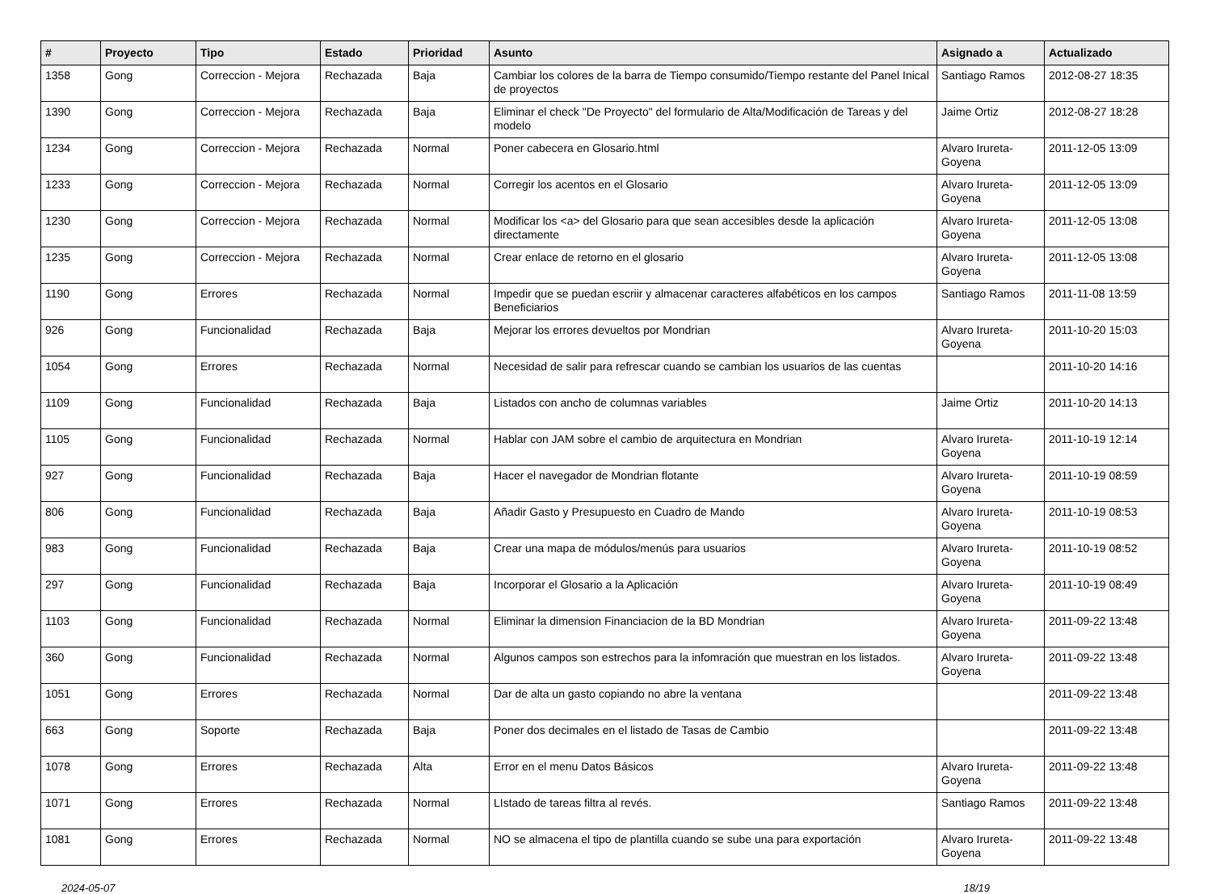| # | Proyecto | Tipo | Estado | Prioridad | Asunto | Asignado a | Actualizado |
| --- | --- | --- | --- | --- | --- | --- | --- |
| 1358 | Gong | Correccion - Mejora | Rechazada | Baja | Cambiar los colores de la barra de Tiempo consumido/Tiempo restante del Panel Inical de proyectos | Santiago Ramos | 2012-08-27 18:35 |
| 1390 | Gong | Correccion - Mejora | Rechazada | Baja | Eliminar el check "De Proyecto" del formulario de Alta/Modificación de Tareas y del modelo | Jaime Ortiz | 2012-08-27 18:28 |
| 1234 | Gong | Correccion - Mejora | Rechazada | Normal | Poner cabecera en Glosario.html | Alvaro Irureta-Goyena | 2011-12-05 13:09 |
| 1233 | Gong | Correccion - Mejora | Rechazada | Normal | Corregir los acentos en el Glosario | Alvaro Irureta-Goyena | 2011-12-05 13:09 |
| 1230 | Gong | Correccion - Mejora | Rechazada | Normal | Modificar los <a> del Glosario para que sean accesibles desde la aplicación directamente | Alvaro Irureta-Goyena | 2011-12-05 13:08 |
| 1235 | Gong | Correccion - Mejora | Rechazada | Normal | Crear enlace de retorno en el glosario | Alvaro Irureta-Goyena | 2011-12-05 13:08 |
| 1190 | Gong | Errores | Rechazada | Normal | Impedir que se puedan escriir y almacenar caracteres alfabéticos en los campos Beneficiarios | Santiago Ramos | 2011-11-08 13:59 |
| 926 | Gong | Funcionalidad | Rechazada | Baja | Mejorar los errores devueltos por Mondrian | Alvaro Irureta-Goyena | 2011-10-20 15:03 |
| 1054 | Gong | Errores | Rechazada | Normal | Necesidad de salir para refrescar cuando se cambian los usuarios de las cuentas | | 2011-10-20 14:16 |
| 1109 | Gong | Funcionalidad | Rechazada | Baja | Listados con ancho de columnas variables | Jaime Ortiz | 2011-10-20 14:13 |
| 1105 | Gong | Funcionalidad | Rechazada | Normal | Hablar con JAM sobre el cambio de arquitectura en Mondrian | Alvaro Irureta-Goyena | 2011-10-19 12:14 |
| 927 | Gong | Funcionalidad | Rechazada | Baja | Hacer el navegador de Mondrian flotante | Alvaro Irureta-Goyena | 2011-10-19 08:59 |
| 806 | Gong | Funcionalidad | Rechazada | Baja | Añadir Gasto y Presupuesto en Cuadro de Mando | Alvaro Irureta-Goyena | 2011-10-19 08:53 |
| 983 | Gong | Funcionalidad | Rechazada | Baja | Crear una mapa de módulos/menús para usuarios | Alvaro Irureta-Goyena | 2011-10-19 08:52 |
| 297 | Gong | Funcionalidad | Rechazada | Baja | Incorporar el Glosario a la Aplicación | Alvaro Irureta-Goyena | 2011-10-19 08:49 |
| 1103 | Gong | Funcionalidad | Rechazada | Normal | Eliminar la dimension Financiacion de la BD Mondrian | Alvaro Irureta-Goyena | 2011-09-22 13:48 |
| 360 | Gong | Funcionalidad | Rechazada | Normal | Algunos campos son estrechos para la infomración que muestran en los listados. | Alvaro Irureta-Goyena | 2011-09-22 13:48 |
| 1051 | Gong | Errores | Rechazada | Normal | Dar de alta un gasto copiando no abre la ventana | | 2011-09-22 13:48 |
| 663 | Gong | Soporte | Rechazada | Baja | Poner dos decimales en el listado de Tasas de Cambio | | 2011-09-22 13:48 |
| 1078 | Gong | Errores | Rechazada | Alta | Error en el menu Datos Básicos | Alvaro Irureta-Goyena | 2011-09-22 13:48 |
| 1071 | Gong | Errores | Rechazada | Normal | LIstado de tareas filtra al revés. | Santiago Ramos | 2011-09-22 13:48 |
| 1081 | Gong | Errores | Rechazada | Normal | NO se almacena el tipo de plantilla cuando se sube una para exportación | Alvaro Irureta-Goyena | 2011-09-22 13:48 |
2024-05-07 18/19